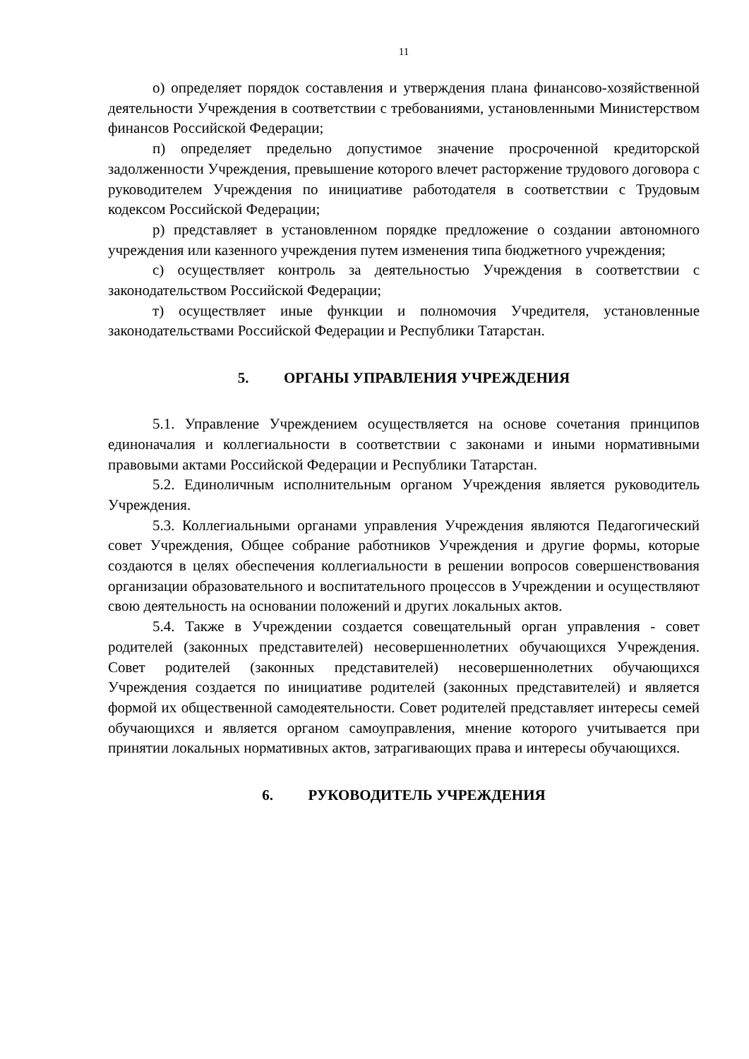11
о) определяет порядок составления и утверждения плана финансово-хозяйственной деятельности Учреждения в соответствии с требованиями, установленными Министерством финансов Российской Федерации;
п) определяет предельно допустимое значение просроченной кредиторской задолженности Учреждения, превышение которого влечет расторжение трудового договора с руководителем Учреждения по инициативе работодателя в соответствии с Трудовым кодексом Российской Федерации;
р) представляет в установленном порядке предложение о создании автономного учреждения или казенного учреждения путем изменения типа бюджетного учреждения;
с) осуществляет контроль за деятельностью Учреждения в соответствии с законодательством Российской Федерации;
т) осуществляет иные функции и полномочия Учредителя, установленные законодательствами Российской Федерации и Республики Татарстан.
5. ОРГАНЫ УПРАВЛЕНИЯ УЧРЕЖДЕНИЯ
5.1. Управление Учреждением осуществляется на основе сочетания принципов единоначалия и коллегиальности в соответствии с законами и иными нормативными правовыми актами Российской Федерации и Республики Татарстан.
5.2. Единоличным исполнительным органом Учреждения является руководитель Учреждения.
5.3. Коллегиальными органами управления Учреждения являются Педагогический совет Учреждения, Общее собрание работников Учреждения и другие формы, которые создаются в целях обеспечения коллегиальности в решении вопросов совершенствования организации образовательного и воспитательного процессов в Учреждении и осуществляют свою деятельность на основании положений и других локальных актов.
5.4. Также в Учреждении создается совещательный орган управления - совет родителей (законных представителей) несовершеннолетних обучающихся Учреждения. Совет родителей (законных представителей) несовершеннолетних обучающихся Учреждения создается по инициативе родителей (законных представителей) и является формой их общественной самодеятельности. Совет родителей представляет интересы семей обучающихся и является органом самоуправления, мнение которого учитывается при принятии локальных нормативных актов, затрагивающих права и интересы обучающихся.
6. РУКОВОДИТЕЛЬ УЧРЕЖДЕНИЯ